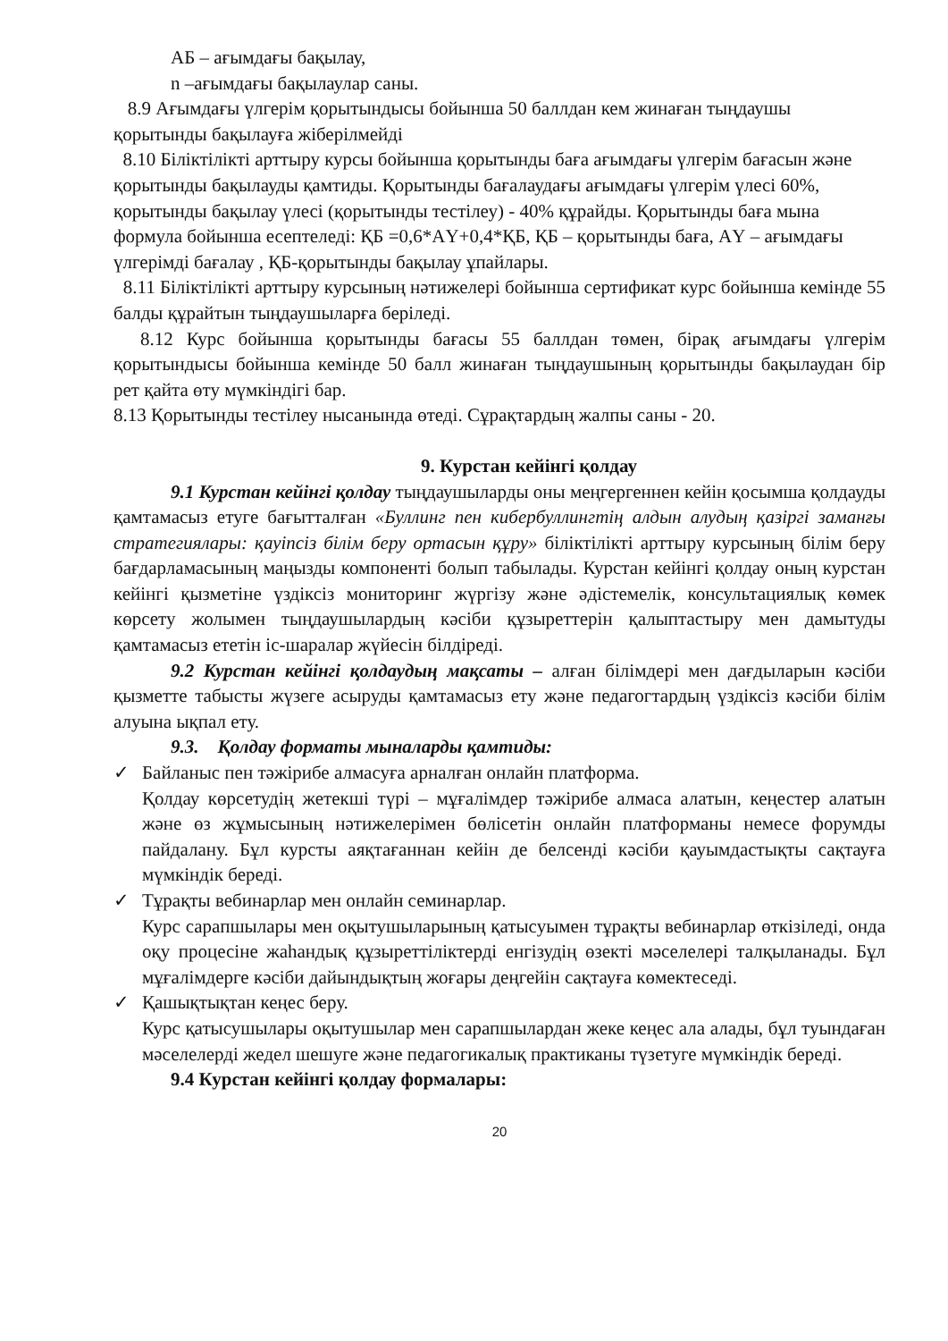АБ – ағымдағы бақылау,
n –ағымдағы бақылаулар саны.
8.9 Ағымдағы үлгерім қорытындысы бойынша 50 баллдан кем жинаған тыңдаушы қорытынды бақылауға жіберілмейді
8.10 Біліктілікті арттыру курсы бойынша қорытынды баға ағымдағы үлгерім бағасын және қорытынды бақылауды қамтиды. Қорытынды бағалаудағы ағымдағы үлгерім үлесі 60%, қорытынды бақылау үлесі (қорытынды тестілеу) - 40% құрайды. Қорытынды баға мына формула бойынша есептеледі: ҚБ =0,6*АҮ+0,4*ҚБ, ҚБ – қорытынды баға, АҮ – ағымдағы үлгерімді бағалау , ҚБ-қорытынды бақылау ұпайлары.
8.11 Біліктілікті арттыру курсының нәтижелері бойынша сертификат курс бойынша кемінде 55 балды құрайтын тыңдаушыларға беріледі.
8.12 Курс бойынша қорытынды бағасы 55 баллдан төмен, бірақ ағымдағы үлгерім қорытындысы бойынша кемінде 50 балл жинаған тыңдаушының қорытынды бақылаудан бір рет қайта өту мүмкіндігі бар.
8.13 Қорытынды тестілеу нысанында өтеді. Сұрақтардың жалпы саны - 20.
9. Курстан кейінгі қолдау
9.1 Курстан кейінгі қолдау тыңдаушыларды оны меңгергеннен кейін қосымша қолдауды қамтамасыз етуге бағытталған «Буллинг пен кибербуллингтің алдын алудың қазіргі заманғы стратегиялары: қауіпсіз білім беру ортасын құру» біліктілікті арттыру курсының білім беру бағдарламасының маңызды компоненті болып табылады. Курстан кейінгі қолдау оның курстан кейінгі қызметіне үздіксіз мониторинг жүргізу және әдістемелік, консультациялық көмек көрсету жолымен тыңдаушылардың кәсіби құзыреттерін қалыптастыру мен дамытуды қамтамасыз ететін іс-шаралар жүйесін білдіреді.
9.2 Курстан кейінгі қолдаудың мақсаты – алған білімдері мен дағдыларын кәсіби қызметте табысты жүзеге асыруды қамтамасыз ету және педагогтардың үздіксіз кәсіби білім алуына ықпал ету.
9.3. Қолдау форматы мыналарды қамтиды:
✓ Байланыс пен тәжірибе алмасуға арналған онлайн платформа.
Қолдау көрсетудің жетекші түрі – мұғалімдер тәжірибе алмаса алатын, кеңестер алатын және өз жұмысының нәтижелерімен бөлісетін онлайн платформаны немесе форумды пайдалану. Бұл курсты аяқтағаннан кейін де белсенді кәсіби қауымдастықты сақтауға мүмкіндік береді.
✓ Тұрақты вебинарлар мен онлайн семинарлар.
Курс сарапшылары мен оқытушыларының қатысуымен тұрақты вебинарлар өткізіледі, онда оқу процесіне жаһандық құзыреттіліктерді енгізудің өзекті мәселелері талқыланады. Бұл мұғалімдерге кәсіби дайындықтың жоғары деңгейін сақтауға көмектеседі.
✓ Қашықтықтан кеңес беру.
Курс қатысушылары оқытушылар мен сарапшылардан жеке кеңес ала алады, бұл туындаған мәселелерді жедел шешуге және педагогикалық практиканы түзетуге мүмкіндік береді.
9.4 Курстан кейінгі қолдау формалары:
20